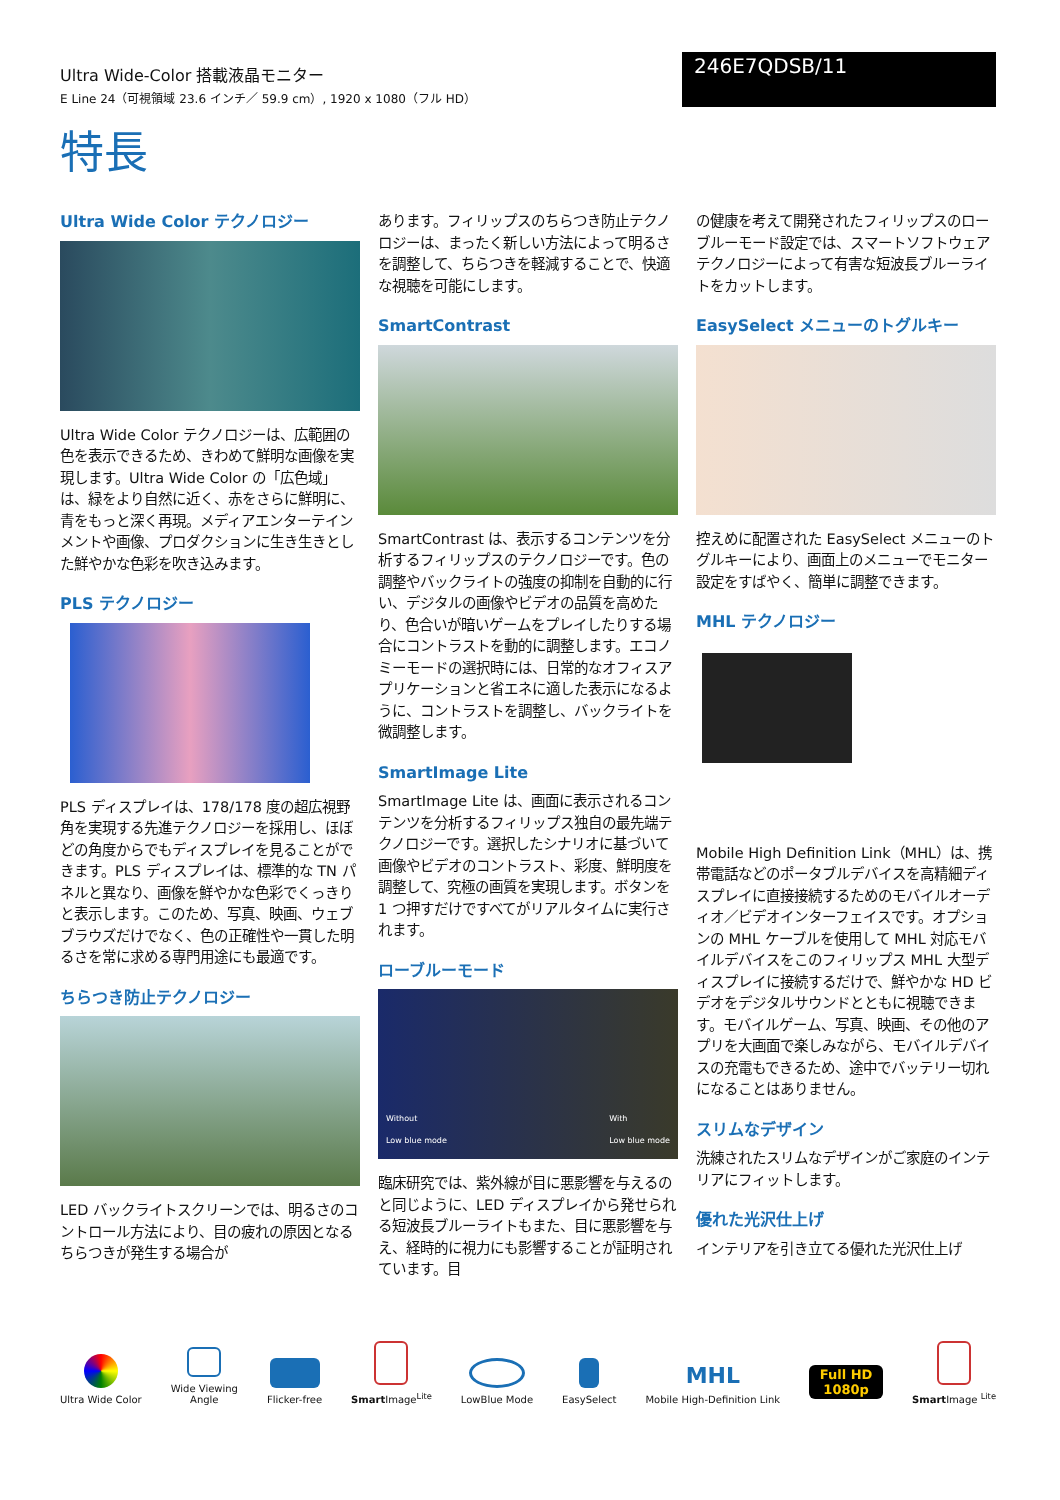Ultra Wide-Color 搭載液晶モニター
E Line 24（可視領域 23.6 インチ／ 59.9 cm）, 1920 x 1080（フル HD）
246E7QDSB/11
特長
Ultra Wide Color テクノロジー
Ultra Wide Color テクノロジーは、広範囲の色を表示できるため、きわめて鮮明な画像を実現します。Ultra Wide Color の「広色域」は、緑をより自然に近く、赤をさらに鮮明に、青をもっと深く再現。メディアエンターテインメントや画像、プロダクションに生き生きとした鮮やかな色彩を吹き込みます。
PLS テクノロジー
PLS ディスプレイは、178/178 度の超広視野角を実現する先進テクノロジーを採用し、ほぼどの角度からでもディスプレイを見ることができます。PLS ディスプレイは、標準的な TN パネルと異なり、画像を鮮やかな色彩でくっきりと表示します。このため、写真、映画、ウェブブラウズだけでなく、色の正確性や一貫した明るさを常に求める専門用途にも最適です。
ちらつき防止テクノロジー
LED バックライトスクリーンでは、明るさのコントロール方法により、目の疲れの原因となるちらつきが発生する場合が
あります。フィリップスのちらつき防止テクノロジーは、まったく新しい方法によって明るさを調整して、ちらつきを軽減することで、快適な視聴を可能にします。
SmartContrast
SmartContrast は、表示するコンテンツを分析するフィリップスのテクノロジーです。色の調整やバックライトの強度の抑制を自動的に行い、デジタルの画像やビデオの品質を高めたり、色合いが暗いゲームをプレイしたりする場合にコントラストを動的に調整します。エコノミーモードの選択時には、日常的なオフィスアプリケーションと省エネに適した表示になるように、コントラストを調整し、バックライトを微調整します。
SmartImage Lite
SmartImage Lite は、画面に表示されるコンテンツを分析するフィリップス独自の最先端テクノロジーです。選択したシナリオに基づいて画像やビデオのコントラスト、彩度、鮮明度を調整して、究極の画質を実現します。ボタンを 1 つ押すだけですべてがリアルタイムに実行されます。
ローブルーモード
Without
Low blue mode With
Low blue mode
臨床研究では、紫外線が目に悪影響を与えるのと同じように、LED ディスプレイから発せられる短波長ブルーライトもまた、目に悪影響を与え、経時的に視力にも影響することが証明されています。目
の健康を考えて開発されたフィリップスのローブルーモード設定では、スマートソフトウェアテクノロジーによって有害な短波長ブルーライトをカットします。
EasySelect メニューのトグルキー
控えめに配置された EasySelect メニューのトグルキーにより、画面上のメニューでモニター設定をすばやく、簡単に調整できます。
MHL テクノロジー
Mobile High Definition Link（MHL）は、携帯電話などのポータブルデバイスを高精細ディスプレイに直接接続するためのモバイルオーディオ／ビデオインターフェイスです。オプションの MHL ケーブルを使用して MHL 対応モバイルデバイスをこのフィリップス MHL 大型ディスプレイに接続するだけで、鮮やかな HD ビデオをデジタルサウンドとともに視聴できます。モバイルゲーム、写真、映画、その他のアプリを大画面で楽しみながら、モバイルデバイスの充電もできるため、途中でバッテリー切れになることはありません。
スリムなデザイン
洗練されたスリムなデザインがご家庭のインテリアにフィットします。
優れた光沢仕上げ
インテリアを引き立てる優れた光沢仕上げ
Ultra Wide Color
Wide Viewing
Angle
Flicker-free
Smart Image<sup>Lite</sup>
LowBlue Mode
EasySelect
MHL
Mobile High-Definition Link
Full HD
1080p
Smart Image <sup>Lite</sup>